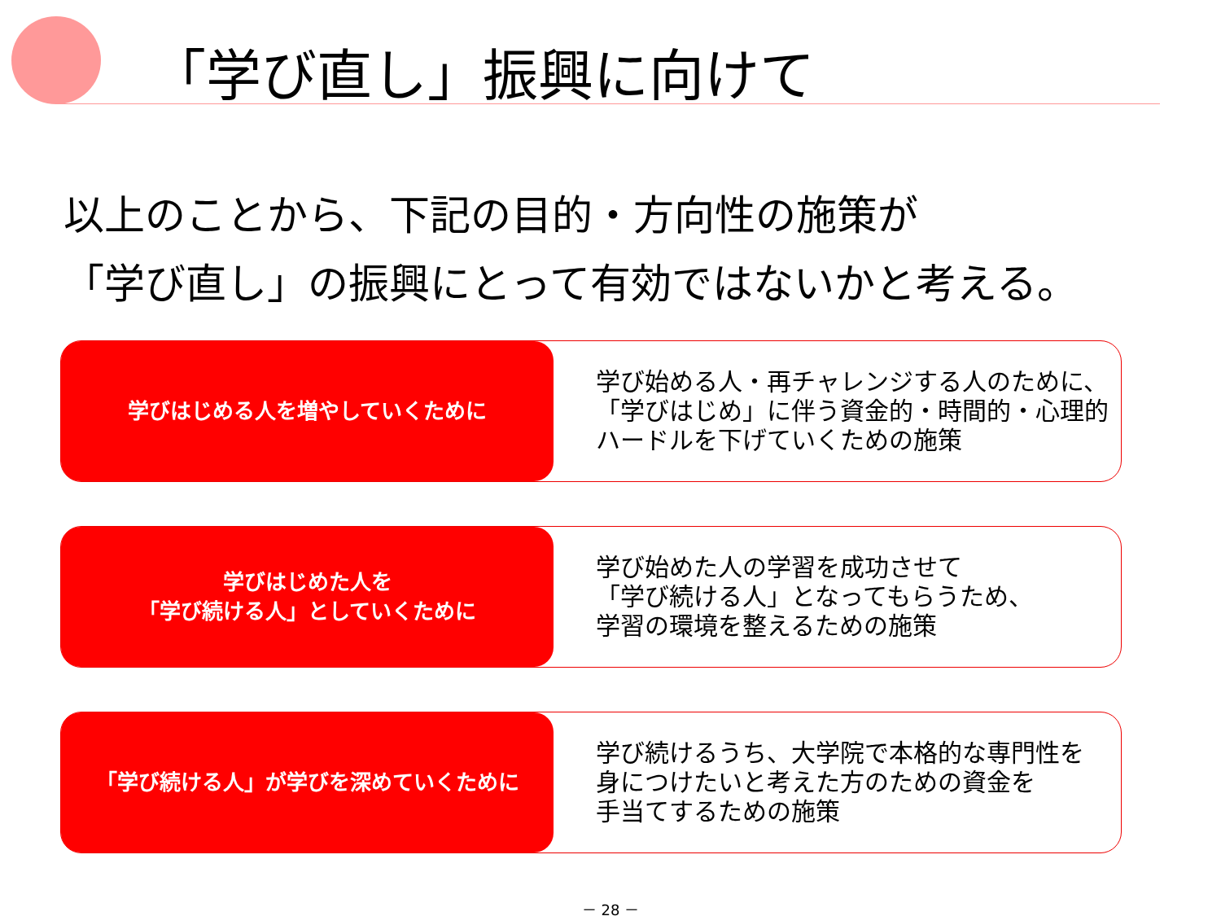「学び直し」振興に向けて
以上のことから、下記の目的・方向性の施策が
「学び直し」の振興にとって有効ではないかと考える。
学びはじめる人を増やしていくために
学び始める人・再チャレンジする人のために、
「学びはじめ」に伴う資金的・時間的・心理的
ハードルを下げていくための施策
学びはじめた人を
「学び続ける人」としていくために
学び始めた人の学習を成功させて
「学び続ける人」となってもらうため、
学習の環境を整えるための施策
「学び続ける人」が学びを深めていくために
学び続けるうち、大学院で本格的な専門性を
身につけたいと考えた方のための資金を
手当てするための施策
－ 28 －